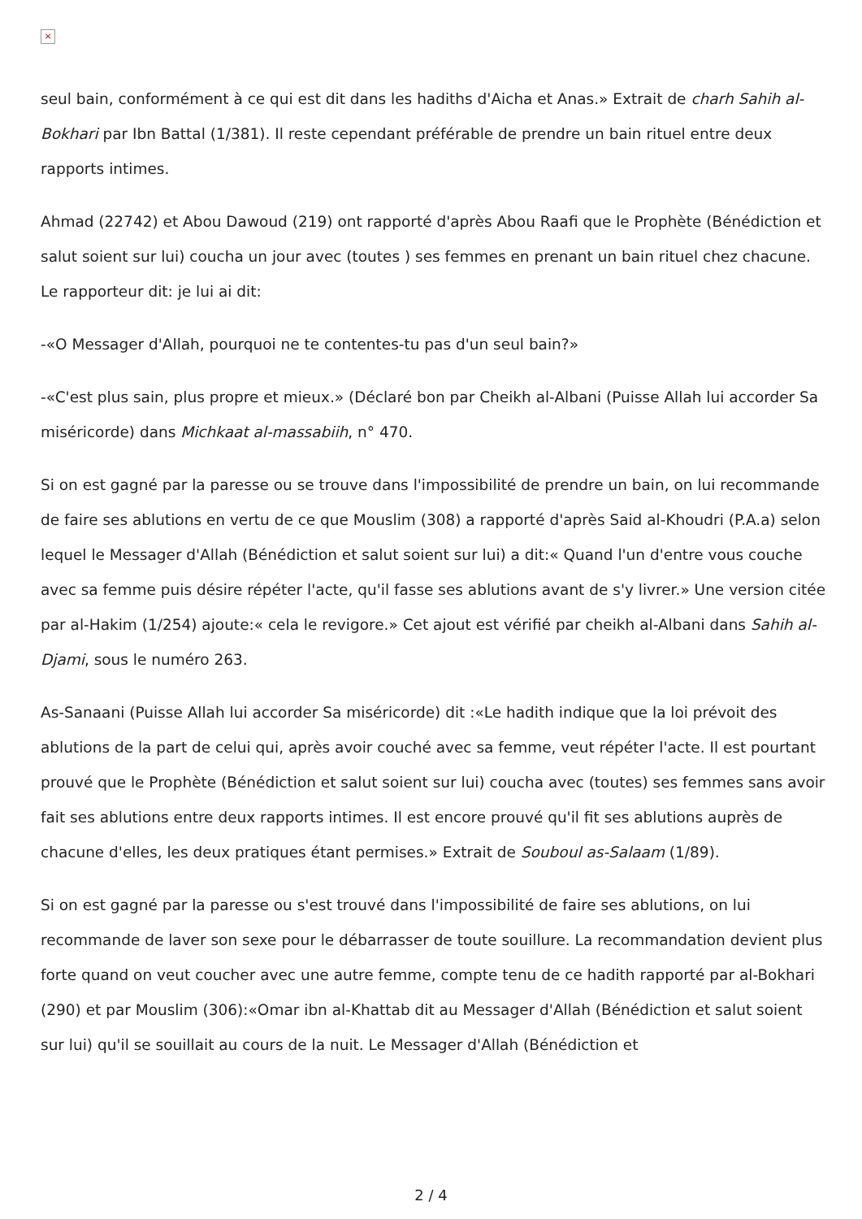×
seul bain, conformément à ce qui est dit dans les hadiths d'Aicha et Anas.» Extrait de charh Sahih al-Bokhari par Ibn Battal (1/381). Il reste cependant préférable de prendre un bain rituel entre deux rapports intimes.
Ahmad (22742) et Abou Dawoud (219) ont rapporté d'après Abou Raafi que le Prophète (Bénédiction et salut soient sur lui) coucha un jour avec (toutes ) ses femmes en prenant un bain rituel chez chacune. Le rapporteur dit: je lui ai dit:
-«O Messager d'Allah, pourquoi ne te contentes-tu pas d'un seul bain?»
-«C'est plus sain, plus propre et mieux.» (Déclaré bon par Cheikh al-Albani (Puisse Allah lui accorder Sa miséricorde) dans Michkaat al-massabiih, n° 470.
Si on est gagné par la paresse ou se trouve dans l'impossibilité de prendre un bain, on lui recommande de faire ses ablutions en vertu de ce que Mouslim (308) a rapporté d'après Said al-Khoudri (P.A.a) selon lequel le Messager d'Allah (Bénédiction et salut soient sur lui) a dit:« Quand l'un d'entre vous couche avec sa femme puis désire répéter l'acte, qu'il fasse ses ablutions avant de s'y livrer.» Une version citée par al-Hakim (1/254) ajoute:« cela le revigore.» Cet ajout est vérifié par cheikh al-Albani dans Sahih al-Djami, sous le numéro 263.
As-Sanaani (Puisse Allah lui accorder Sa miséricorde) dit :«Le hadith indique que la loi prévoit des ablutions de la part de celui qui, après avoir couché avec sa femme, veut répéter l'acte. Il est pourtant prouvé que le Prophète (Bénédiction et salut soient sur lui) coucha avec (toutes) ses femmes sans avoir fait ses ablutions entre deux rapports intimes. Il est encore prouvé qu'il fit ses ablutions auprès de chacune d'elles, les deux pratiques étant permises.» Extrait de Souboul as-Salaam (1/89).
Si on est gagné par la paresse ou s'est trouvé dans l'impossibilité de faire ses ablutions, on lui recommande de laver son sexe pour le débarrasser de toute souillure. La recommandation devient plus forte quand on veut coucher avec une autre femme, compte tenu de ce hadith rapporté par al-Bokhari (290) et par Mouslim (306):«Omar ibn al-Khattab dit au Messager d'Allah (Bénédiction et salut soient sur lui) qu'il se souillait au cours de la nuit. Le Messager d'Allah (Bénédiction et
2 / 4